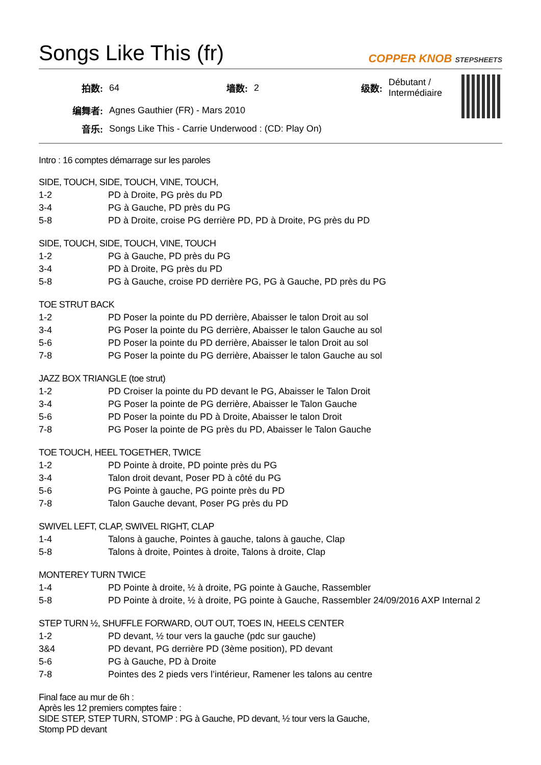Songs Like This (fr)
COPPER KNOB STEPSHEETS
| 拍数: | 64 | 墙数: | 2 | 级数: | Débutant / Intermédiaire |
| 编舞者: | Agnes Gauthier (FR) - Mars 2010 | | | | |
| 音乐: | Songs Like This - Carrie Underwood : (CD: Play On) | | | | |
Intro : 16 comptes démarrage sur les paroles
SIDE, TOUCH, SIDE, TOUCH, VINE, TOUCH,
| 1-2 | PD à Droite, PG près du PD |
| 3-4 | PG à Gauche, PD près du PG |
| 5-8 | PD à Droite, croise PG derrière PD, PD à Droite, PG près du PD |
SIDE, TOUCH, SIDE, TOUCH, VINE, TOUCH
| 1-2 | PG à Gauche, PD près du PG |
| 3-4 | PD à Droite, PG près du PD |
| 5-8 | PG à Gauche, croise PD derrière PG, PG à Gauche, PD près du PG |
TOE STRUT BACK
| 1-2 | PD Poser la pointe du PD derrière, Abaisser le talon Droit au sol |
| 3-4 | PG Poser la pointe du PG derrière, Abaisser le talon Gauche au sol |
| 5-6 | PD Poser la pointe du PD derrière, Abaisser le talon Droit au sol |
| 7-8 | PG Poser la pointe du PG derrière, Abaisser le talon Gauche au sol |
JAZZ BOX TRIANGLE (toe strut)
| 1-2 | PD Croiser la pointe du PD devant le PG, Abaisser le Talon Droit |
| 3-4 | PG Poser la pointe de PG derrière, Abaisser le Talon Gauche |
| 5-6 | PD Poser la pointe du PD à Droite, Abaisser le talon Droit |
| 7-8 | PG Poser la pointe de PG près du PD, Abaisser le Talon Gauche |
TOE TOUCH, HEEL TOGETHER, TWICE
| 1-2 | PD Pointe à droite, PD pointe près du PG |
| 3-4 | Talon droit devant, Poser PD à côté du PG |
| 5-6 | PG Pointe à gauche, PG pointe près du PD |
| 7-8 | Talon Gauche devant, Poser PG près du PD |
SWIVEL LEFT, CLAP, SWIVEL RIGHT, CLAP
| 1-4 | Talons à gauche, Pointes à gauche, talons à gauche, Clap |
| 5-8 | Talons à droite, Pointes à droite, Talons à droite, Clap |
MONTEREY TURN TWICE
| 1-4 | PD Pointe à droite, ½ à droite, PG pointe à Gauche, Rassembler |
| 5-8 | PD Pointe à droite, ½ à droite, PG pointe à Gauche, Rassembler 24/09/2016 AXP Internal 2 |
STEP TURN ½, SHUFFLE FORWARD, OUT OUT, TOES IN, HEELS CENTER
| 1-2 | PD devant, ½ tour vers la gauche (pdc sur gauche) |
| 3&4 | PD devant, PG derrière PD (3ème position), PD devant |
| 5-6 | PG à Gauche, PD à Droite |
| 7-8 | Pointes des 2 pieds vers l’intérieur, Ramener les talons au centre |
Final face au mur de 6h :
Après les 12 premiers comptes faire :
SIDE STEP, STEP TURN, STOMP : PG à Gauche, PD devant, ½ tour vers la Gauche,
Stomp PD devant